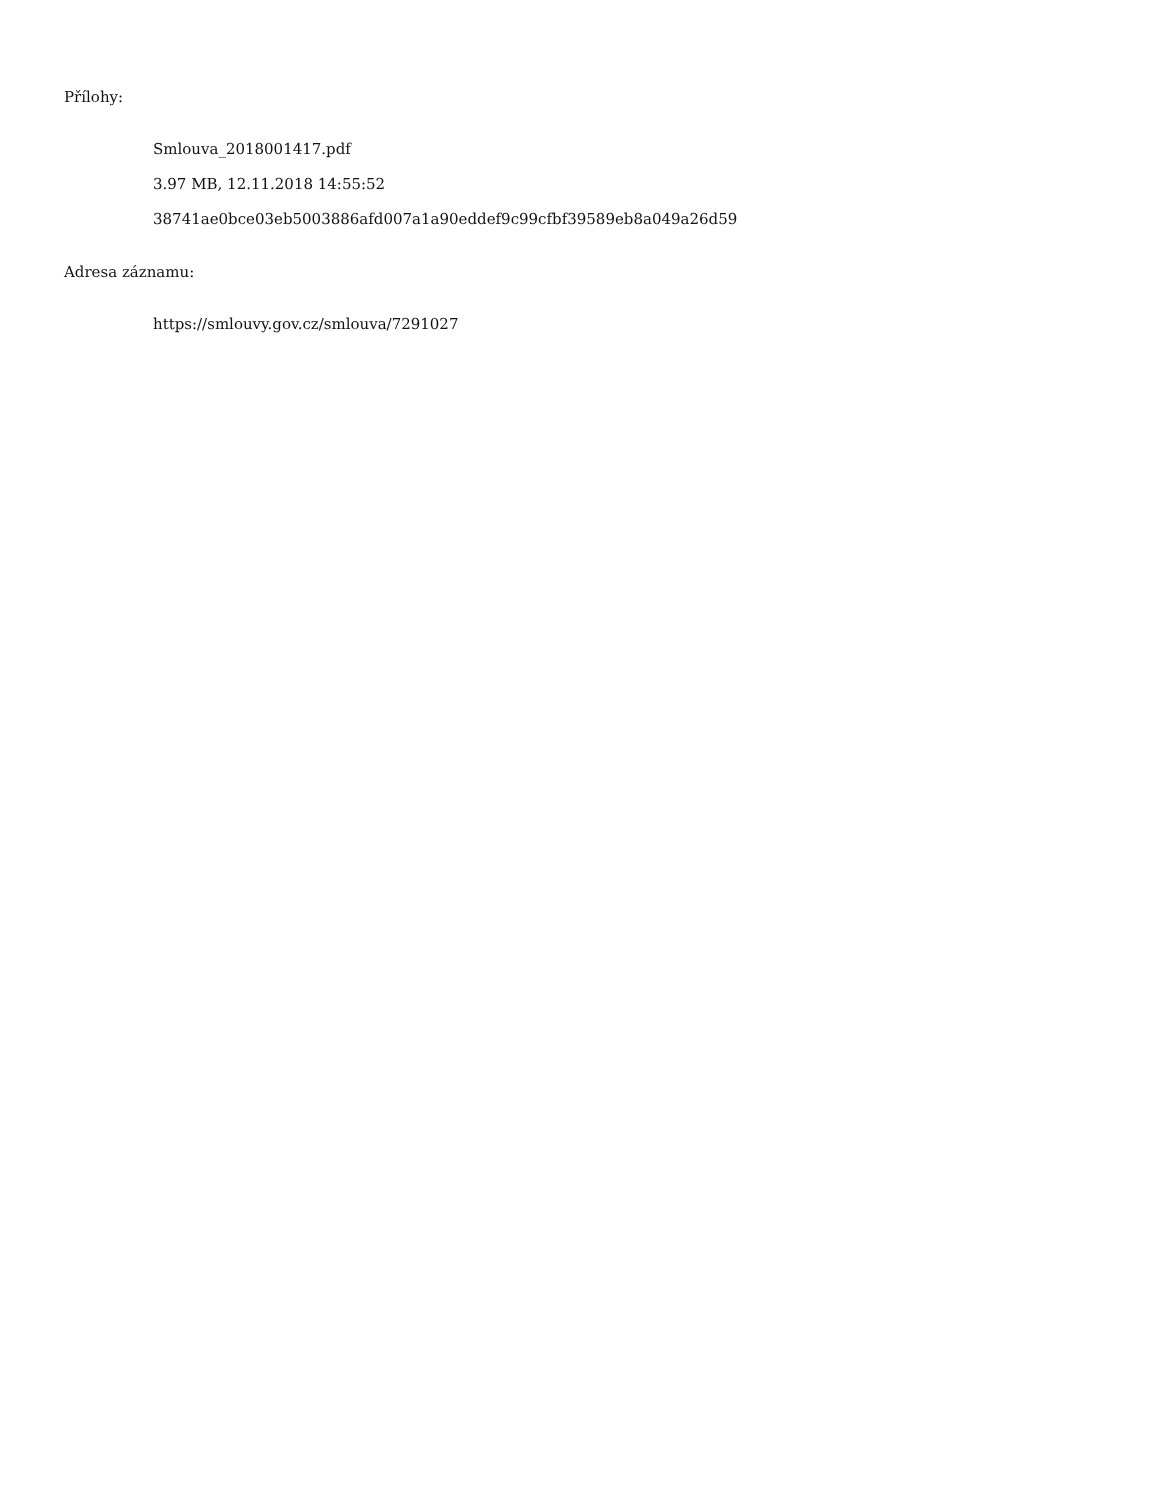Přílohy:
Smlouva_2018001417.pdf
3.97 MB, 12.11.2018 14:55:52
38741ae0bce03eb5003886afd007a1a90eddef9c99cfbf39589eb8a049a26d59
Adresa záznamu:
https://smlouvy.gov.cz/smlouva/7291027